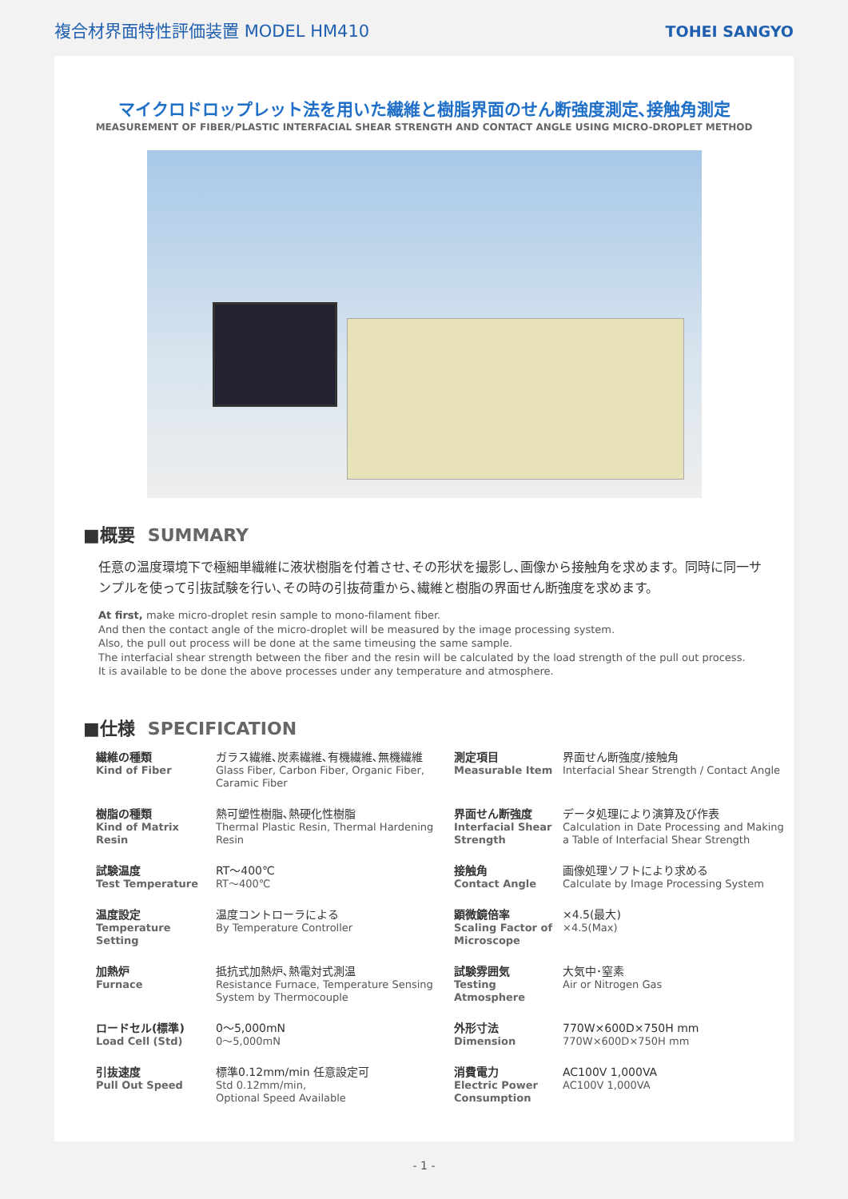複合材界面特性評価装置 MODEL HM410
TOHEI SANGYO
マイクロドロップレット法を用いた繊維と樹脂界面のせん断強度測定､接触角測定
MEASUREMENT OF FIBER/PLASTIC INTERFACIAL SHEAR STRENGTH AND CONTACT ANGLE USING MICRO-DROPLET METHOD
■概要 SUMMARY
任意の温度環境下で極細単繊維に液状樹脂を付着させ､その形状を撮影し､画像から接触角を求めます。同時に同一サンプルを使って引抜試験を行い､その時の引抜荷重から､繊維と樹脂の界面せん断強度を求めます。
At first, make micro-droplet resin sample to mono-filament fiber.
And then the contact angle of the micro-droplet will be measured by the image processing system.
Also, the pull out process will be done at the same timeusing the same sample.
The interfacial shear strength between the fiber and the resin will be calculated by the load strength of the pull out process.
It is available to be done the above processes under any temperature and atmosphere.
■仕様 SPECIFICATION
| 繊維の種類 Kind of Fiber | ガラス繊維､炭素繊維､有機繊維､無機繊維 Glass Fiber, Carbon Fiber, Organic Fiber, Caramic Fiber | 測定項目 Measurable Item | 界面せん断強度/接触角 Interfacial Shear Strength / Contact Angle |
| 樹脂の種類 Kind of Matrix Resin | 熱可塑性樹脂､熱硬化性樹脂 Thermal Plastic Resin, Thermal Hardening Resin | 界面せん断強度 Interfacial Shear Strength | データ処理により演算及び作表 Calculation in Date Processing and Making a Table of Interfacial Shear Strength |
| 試験温度 Test Temperature | RT～400℃ RT～400℃ | 接触角 Contact Angle | 画像処理ソフトにより求める Calculate by Image Processing System |
| 温度設定 Temperature Setting | 温度コントローラによる By Temperature Controller | 顕微鏡倍率 Scaling Factor of Microscope | ×4.5(最大) ×4.5(Max) |
| 加熱炉 Furnace | 抵抗式加熱炉､熱電対式測温 Resistance Furnace, Temperature Sensing System by Thermocouple | 試験雰囲気 Testing Atmosphere | 大気中･窒素 Air or Nitrogen Gas |
| ロードセル(標準) Load Cell (Std) | 0～5,000mN 0～5,000mN | 外形寸法 Dimension | 770W×600D×750H mm 770W×600D×750H mm |
| 引抜速度 Pull Out Speed | 標準0.12mm/min 任意設定可 Std 0.12mm/min, Optional Speed Available | 消費電力 Electric Power Consumption | AC100V 1,000VA AC100V 1,000VA |
- 1 -